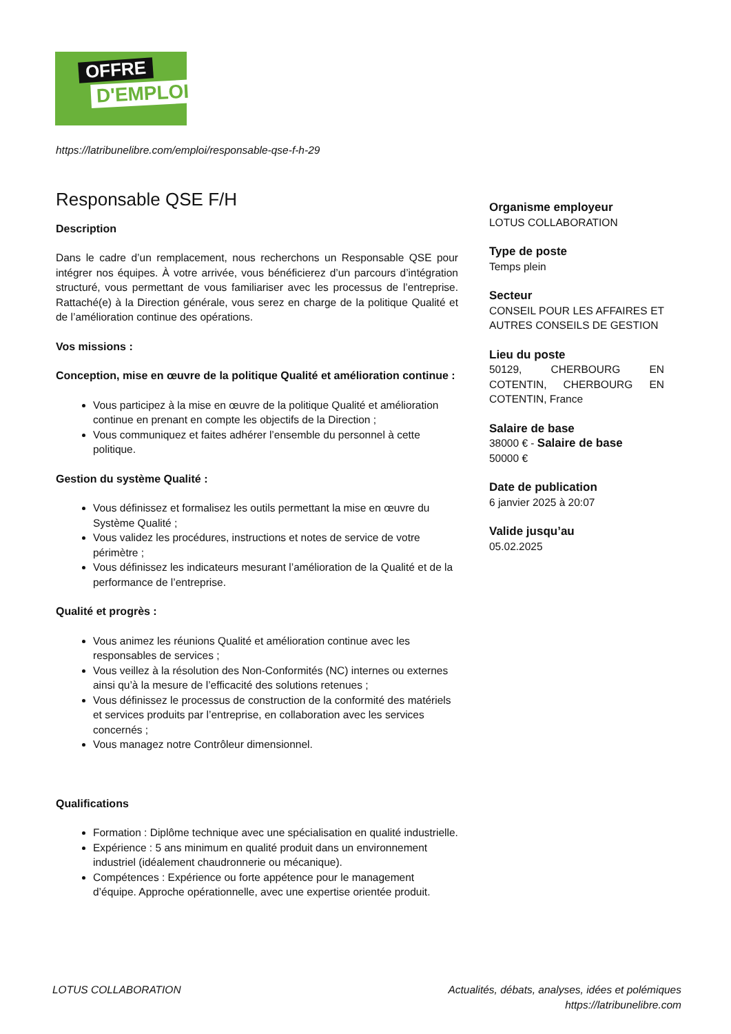OFFRE
D'EMPLOI
https://latribunelibre.com/emploi/responsable-qse-f-h-29
Responsable QSE F/H
Description
Dans le cadre d’un remplacement, nous recherchons un Responsable QSE pour intégrer nos équipes. À votre arrivée, vous bénéficierez d’un parcours d’intégration structuré, vous permettant de vous familiariser avec les processus de l’entreprise. Rattaché(e) à la Direction générale, vous serez en charge de la politique Qualité et de l’amélioration continue des opérations.
Vos missions :
Conception, mise en œuvre de la politique Qualité et amélioration continue :
Vous participez à la mise en œuvre de la politique Qualité et amélioration continue en prenant en compte les objectifs de la Direction ;
Vous communiquez et faites adhérer l’ensemble du personnel à cette politique.
Gestion du système Qualité :
Vous définissez et formalisez les outils permettant la mise en œuvre du Système Qualité ;
Vous validez les procédures, instructions et notes de service de votre périmètre ;
Vous définissez les indicateurs mesurant l’amélioration de la Qualité et de la performance de l’entreprise.
Qualité et progrès :
Vous animez les réunions Qualité et amélioration continue avec les responsables de services ;
Vous veillez à la résolution des Non-Conformités (NC) internes ou externes ainsi qu’à la mesure de l’efficacité des solutions retenues ;
Vous définissez le processus de construction de la conformité des matériels et services produits par l’entreprise, en collaboration avec les services concernés ;
Vous managez notre Contrôleur dimensionnel.
Qualifications
Formation : Diplôme technique avec une spécialisation en qualité industrielle.
Expérience : 5 ans minimum en qualité produit dans un environnement industriel (idéalement chaudronnerie ou mécanique).
Compétences : Expérience ou forte appétence pour le management d’équipe. Approche opérationnelle, avec une expertise orientée produit.
Organisme employeur
LOTUS COLLABORATION
Type de poste
Temps plein
Secteur
CONSEIL POUR LES AFFAIRES ET AUTRES CONSEILS DE GESTION
Lieu du poste
50129, CHERBOURG EN COTENTIN, CHERBOURG EN COTENTIN, France
Salaire de base
38000 € - Salaire de base
50000 €
Date de publication
6 janvier 2025 à 20:07
Valide jusqu’au
05.02.2025
LOTUS COLLABORATION Actualités, débats, analyses, idées et polémiques
https://latribunelibre.com